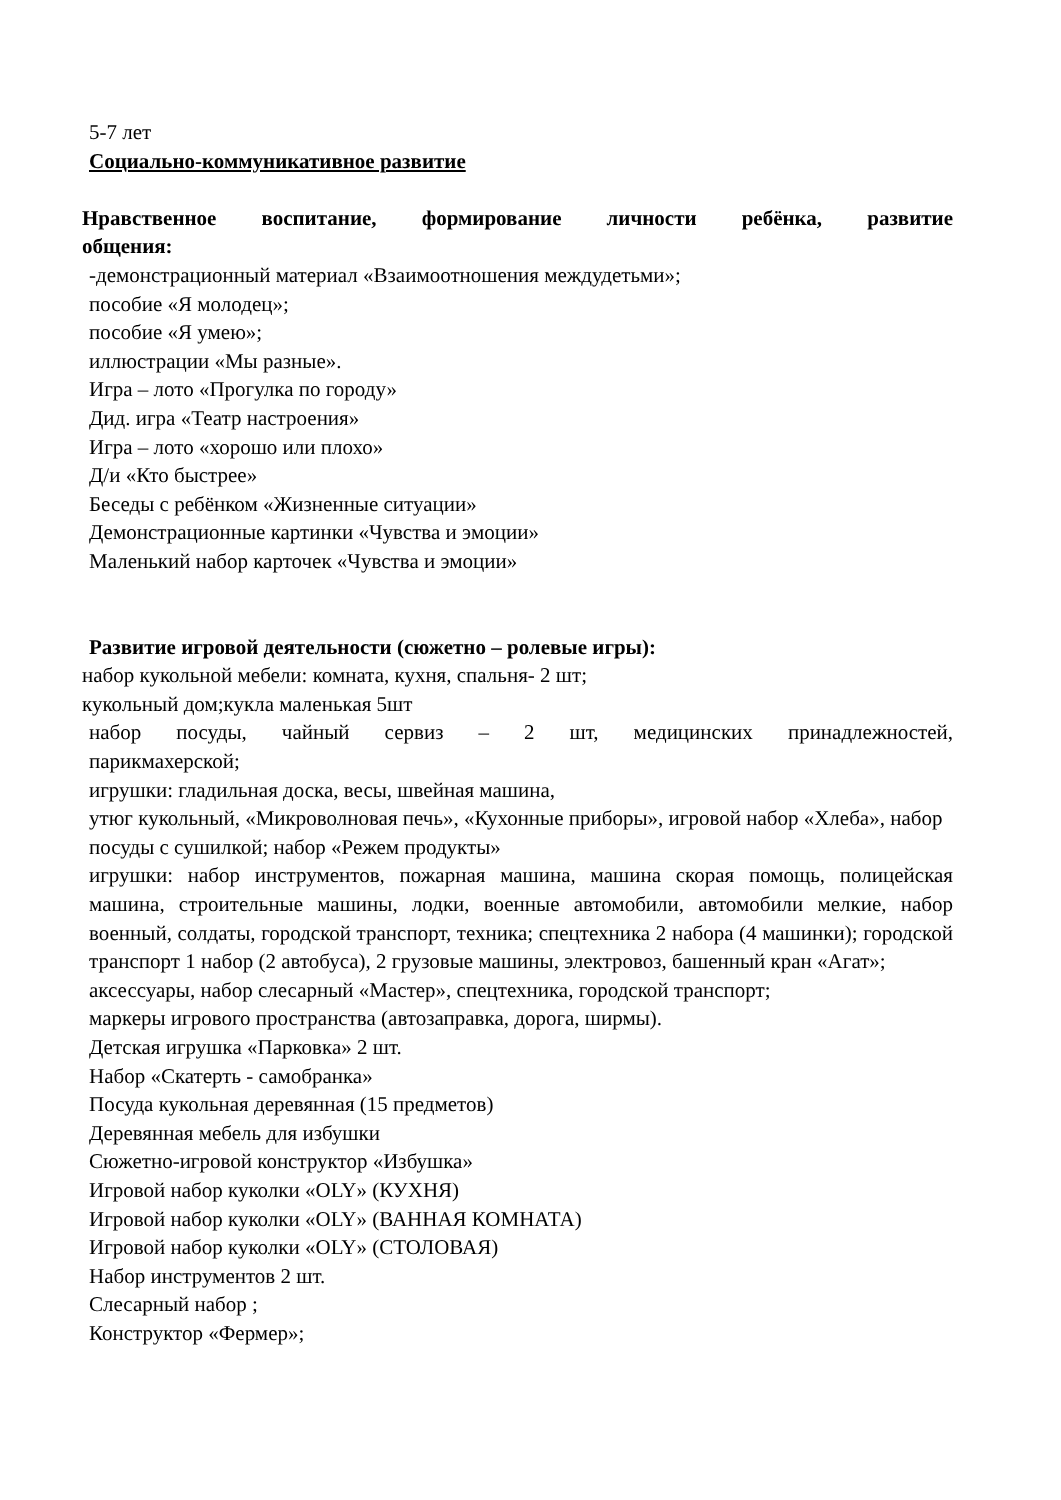5-7 лет
Социально-коммуникативное развитие
Нравственное воспитание, формирование личности ребёнка, развитие
общения:
-демонстрационный материал «Взаимоотношения междудетьми»;
пособие «Я молодец»;
пособие «Я умею»;
иллюстрации «Мы разные».
Игра – лото «Прогулка по городу»
Дид. игра «Театр настроения»
Игра – лото «хорошо или плохо»
Д/и «Кто быстрее»
Беседы с ребёнком «Жизненные ситуации»
Демонстрационные картинки «Чувства и эмоции»
Маленький набор карточек «Чувства и эмоции»
Развитие игровой деятельности (сюжетно – ролевые игры):
набор кукольной мебели: комната, кухня, спальня- 2 шт;
кукольный дом;кукла маленькая 5шт
набор посуды, чайный сервиз – 2 шт, медицинских принадлежностей,
парикмахерской;
игрушки: гладильная доска, весы, швейная машина,
утюг кукольный, «Микроволновая печь», «Кухонные приборы», игровой набор «Хлеба», набор посуды с сушилкой; набор «Режем продукты»
игрушки: набор инструментов, пожарная машина, машина скорая помощь, полицейская машина, строительные машины, лодки, военные автомобили, автомобили мелкие, набор военный, солдаты, городской транспорт, техника; спецтехника 2 набора (4 машинки); городской транспорт 1 набор (2 автобуса), 2 грузовые машины, электровоз, башенный кран «Агат»;
аксессуары, набор слесарный «Мастер», спецтехника, городской транспорт;
маркеры игрового пространства (автозаправка, дорога, ширмы).
Детская игрушка «Парковка» 2 шт.
Набор «Скатерть - самобранка»
Посуда кукольная деревянная (15 предметов)
Деревянная мебель для избушки
Сюжетно-игровой конструктор «Избушка»
Игровой набор куколки «OLY» (КУХНЯ)
Игровой набор куколки «OLY» (ВАННАЯ КОМНАТА)
Игровой набор куколки «OLY» (СТОЛОВАЯ)
Набор инструментов 2 шт.
Слесарный набор ;
Конструктор «Фермер»;